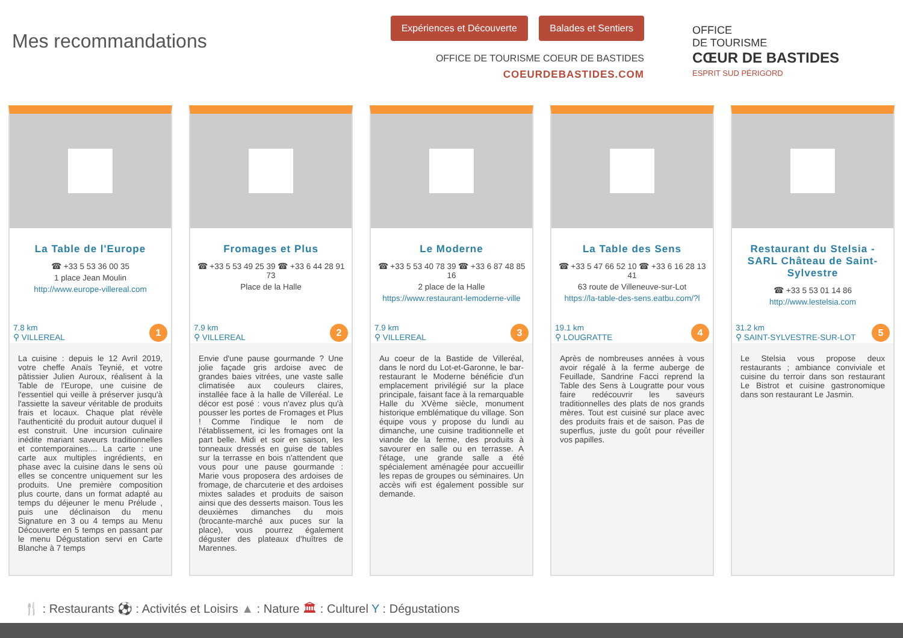Mes recommandations
Expériences et Découverte Balades et Sentiers
OFFICE DE TOURISME COEUR DE BASTIDES
COEURDEBASTIDES.COM
OFFICE
DE TOURISME
CŒUR DE BASTIDES
ESPRIT SUD PÉRIGORD
La Table de l'Europe
☎ +33 5 53 36 00 35
1 place Jean Moulin
http://www.europe-villereal.com
7.8 km
⚲ VILLEREAL
1
La cuisine : depuis le 12 Avril 2019, votre cheffe Anaïs Teynié, et votre pâtissier Julien Auroux, réalisent à la Table de l'Europe, une cuisine de l'essentiel qui veille à préserver jusqu'à l'assiette la saveur véritable de produits frais et locaux. Chaque plat révèle l'authenticité du produit autour duquel il est construit. Une incursion culinaire inédite mariant saveurs traditionnelles et contemporaines.... La carte : une carte aux multiples ingrédients, en phase avec la cuisine dans le sens où elles se concentre uniquement sur les produits. Une première composition plus courte, dans un format adapté au temps du déjeuner le menu Prélude , puis une déclinaison du menu Signature en 3 ou 4 temps au Menu Découverte en 5 temps en passant par le menu Dégustation servi en Carte Blanche à 7 temps
Fromages et Plus
☎ +33 5 53 49 25 39 ☎ +33 6 44 28 91 73
Place de la Halle
7.9 km
⚲ VILLEREAL
2
Envie d'une pause gourmande ? Une jolie façade gris ardoise avec de grandes baies vitrées, une vaste salle climatisée aux couleurs claires, installée face à la halle de Villeréal. Le décor est posé : vous n'avez plus qu'à pousser les portes de Fromages et Plus ! Comme l'indique le nom de l'établissement, ici les fromages ont la part belle. Midi et soir en saison, les tonneaux dressés en guise de tables sur la terrasse en bois n'attendent que vous pour une pause gourmande : Marie vous proposera des ardoises de fromage, de charcuterie et des ardoises mixtes salades et produits de saison ainsi que des desserts maison. Tous les deuxièmes dimanches du mois (brocante-marché aux puces sur la place), vous pourrez également déguster des plateaux d'huîtres de Marennes.
Le Moderne
☎ +33 5 53 40 78 39 ☎ +33 6 87 48 85 16
2 place de la Halle
https://www.restaurant-lemoderne-ville
7.9 km
⚲ VILLEREAL
3
Au coeur de la Bastide de Villeréal, dans le nord du Lot-et-Garonne, le bar-restaurant le Moderne bénéficie d'un emplacement privilégié sur la place principale, faisant face à la remarquable Halle du XVème siècle, monument historique emblématique du village. Son équipe vous y propose du lundi au dimanche, une cuisine traditionnelle et viande de la ferme, des produits à savourer en salle ou en terrasse. A l'étage, une grande salle a été spécialement aménagée pour accueillir les repas de groupes ou séminaires. Un accès wifi est également possible sur demande.
La Table des Sens
☎ +33 5 47 66 52 10 ☎ +33 6 16 28 13 41
63 route de Villeneuve-sur-Lot
https://la-table-des-sens.eatbu.com/?l
19.1 km
⚲ LOUGRATTE
4
Après de nombreuses années à vous avoir régalé à la ferme auberge de Feuillade, Sandrine Facci reprend la Table des Sens à Lougratte pour vous faire redécouvrir les saveurs traditionnelles des plats de nos grands mères. Tout est cuisiné sur place avec des produits frais et de saison. Pas de superflus, juste du goût pour réveiller vos papilles.
Restaurant du Stelsia - SARL Château de Saint-Sylvestre
☎ +33 5 53 01 14 86
http://www.lestelsia.com
31.2 km
⚲ SAINT-SYLVESTRE-SUR-LOT
5
Le Stelsia vous propose deux restaurants ; ambiance conviviale et cuisine du terroir dans son restaurant Le Bistrot et cuisine gastronomique dans son restaurant Le Jasmin.
🍴 : Restaurants ⚽ : Activités et Loisirs ▲ : Nature 🏛 : Culturel Y : Dégustations